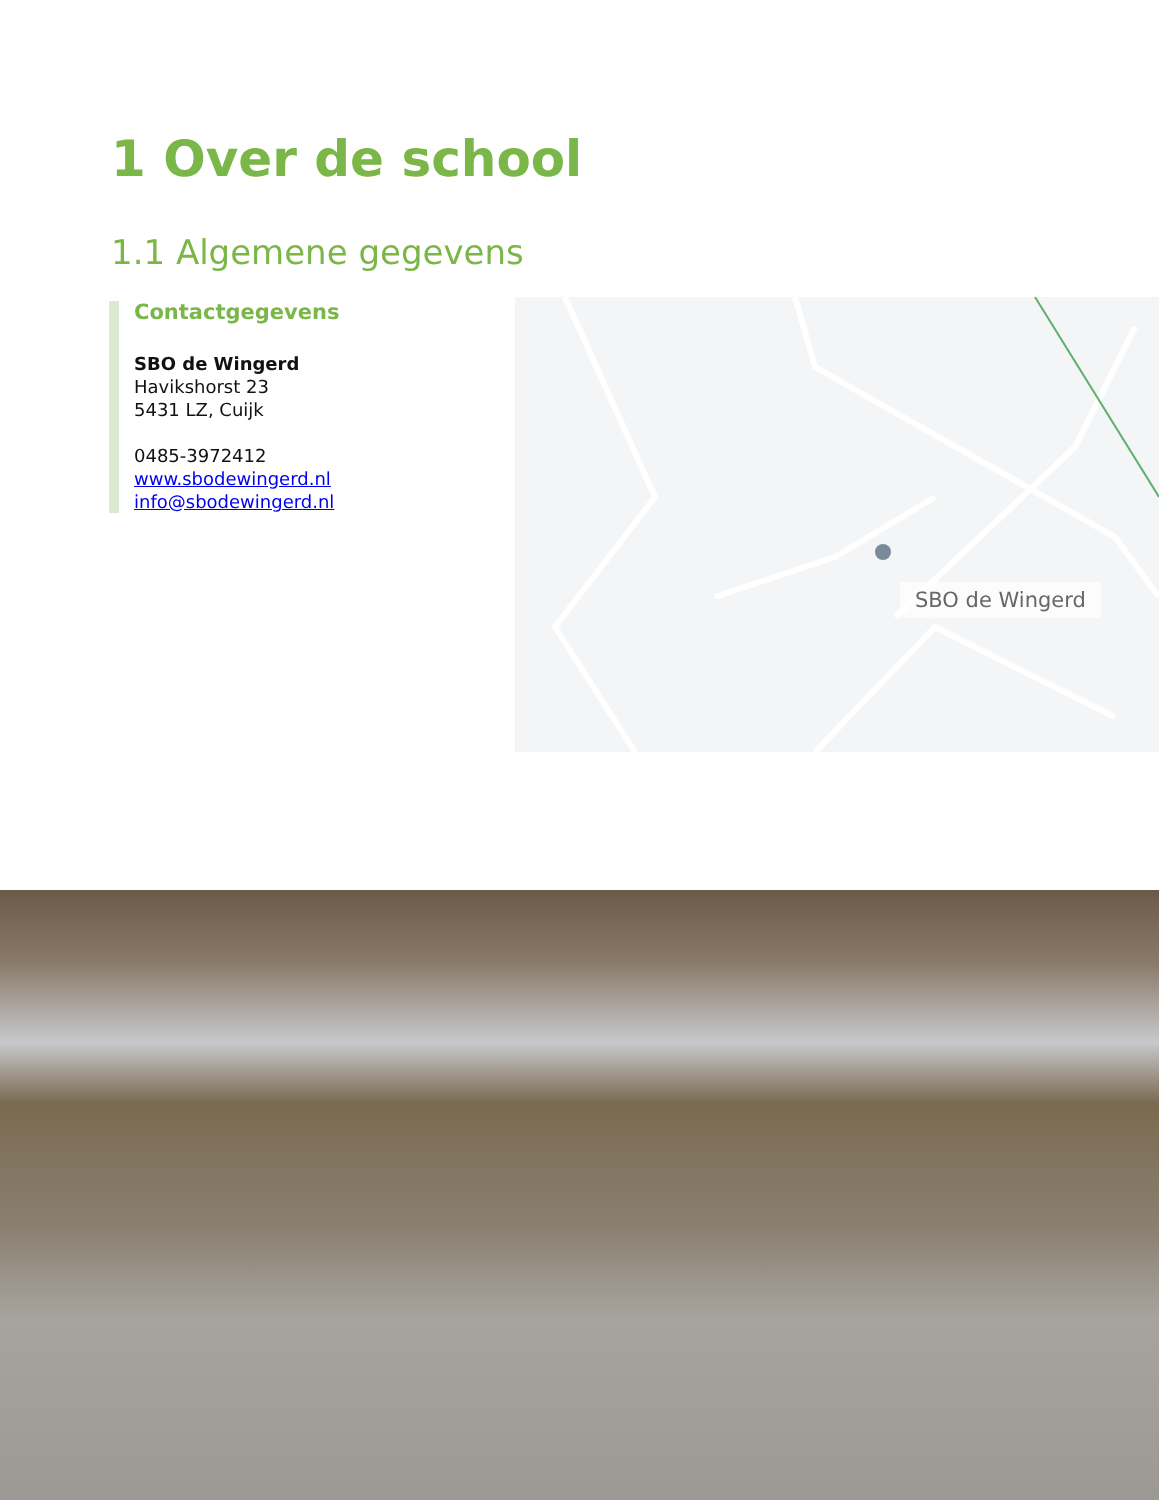1 Over de school
1.1 Algemene gegevens
Contactgegevens
SBO de Wingerd
Havikshorst 23
5431 LZ, Cuijk
0485-3972412
www.sbodewingerd.nl
info@sbodewingerd.nl
SBO de Wingerd